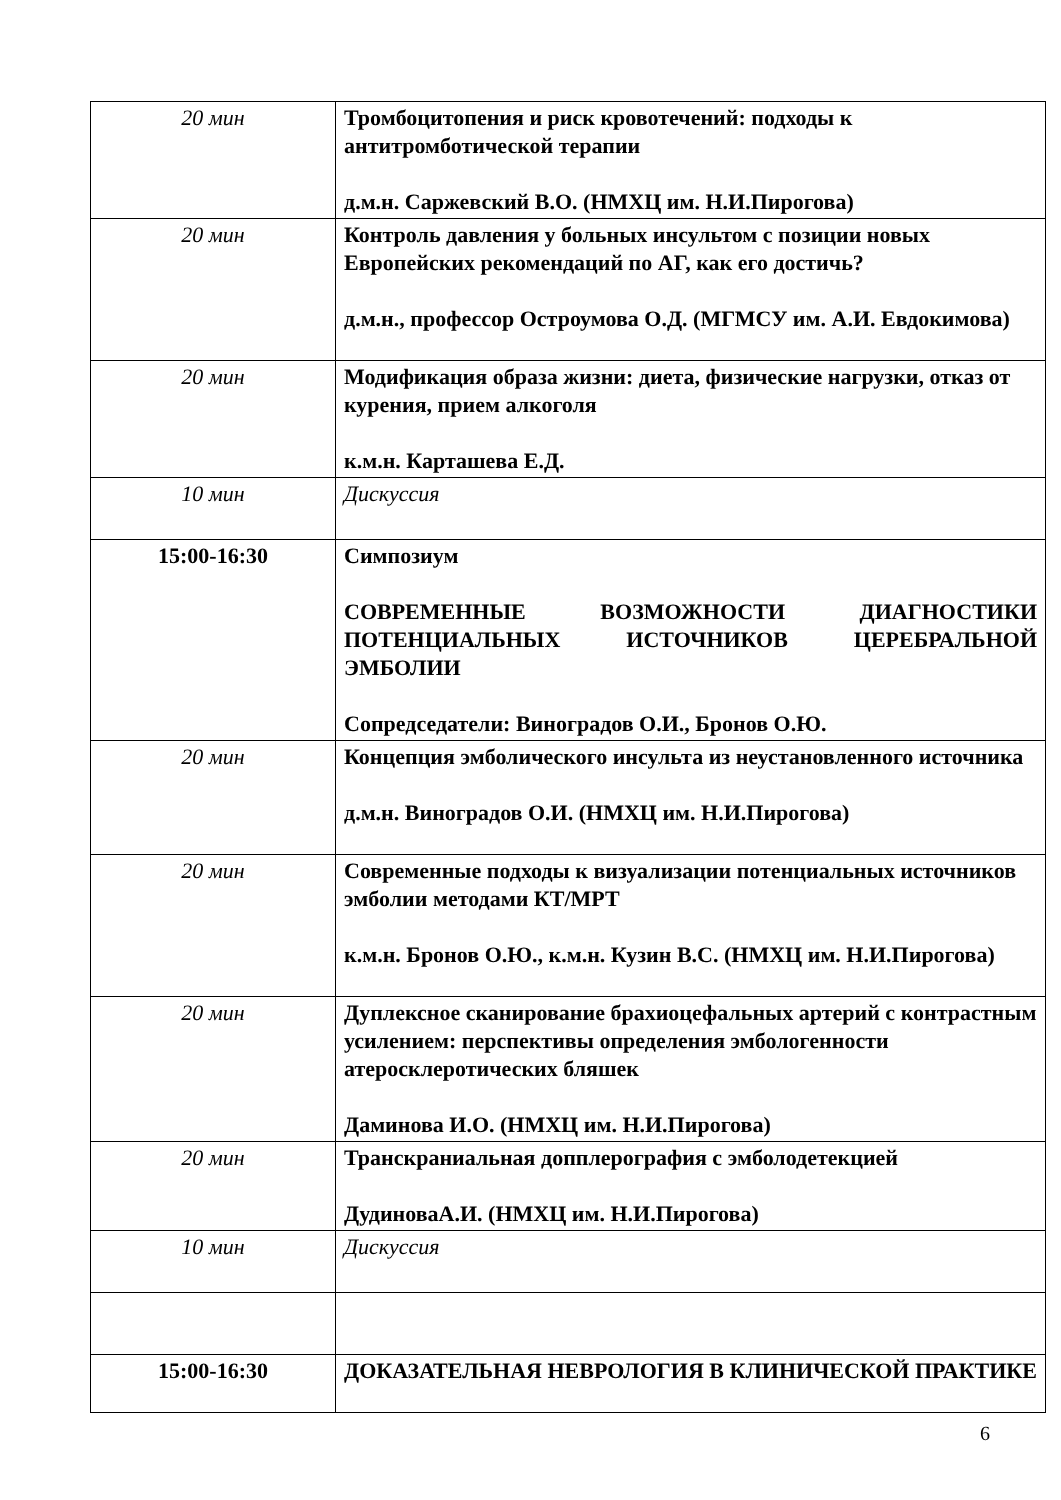| 20 мин | Тромбоцитопения и риск кровотечений: подходы к антитромботической терапии д.м.н. Саржевский В.О. (НМХЦ им. Н.И.Пирогова) |
| 20 мин | Контроль давления у больных инсультом с позиции новых Европейских рекомендаций по АГ, как его достичь? д.м.н., профессор Остроумова О.Д. (МГМСУ им. А.И. Евдокимова) |
| 20 мин | Модификация образа жизни: диета, физические нагрузки, отказ от курения, прием алкоголя к.м.н. Карташева Е.Д. |
| 10 мин | Дискуссия |
| 15:00-16:30 | Симпозиум СОВРЕМЕННЫЕ ВОЗМОЖНОСТИ ДИАГНОСТИКИ ПОТЕНЦИАЛЬНЫХ ИСТОЧНИКОВ ЦЕРЕБРАЛЬНОЙ ЭМБОЛИИ Сопредседатели: Виноградов О.И., Бронов О.Ю. |
| 20 мин | Концепция эмболического инсульта из неустановленного источника д.м.н. Виноградов О.И. (НМХЦ им. Н.И.Пирогова) |
| 20 мин | Современные подходы к визуализации потенциальных источников эмболии методами КТ/МРТ к.м.н. Бронов О.Ю., к.м.н. Кузин В.С. (НМХЦ им. Н.И.Пирогова) |
| 20 мин | Дуплексное сканирование брахиоцефальных артерий с контрастным усилением: перспективы определения эмбологенности атеросклеротических бляшек Даминова И.О. (НМХЦ им. Н.И.Пирогова) |
| 20 мин | Транскраниальная допплерография с эмболодетекцией ДудиноваА.И. (НМХЦ им. Н.И.Пирогова) |
| 10 мин | Дискуссия |
| 15:00-16:30 | ДОКАЗАТЕЛЬНАЯ НЕВРОЛОГИЯ В КЛИНИЧЕСКОЙ ПРАКТИКЕ |
6